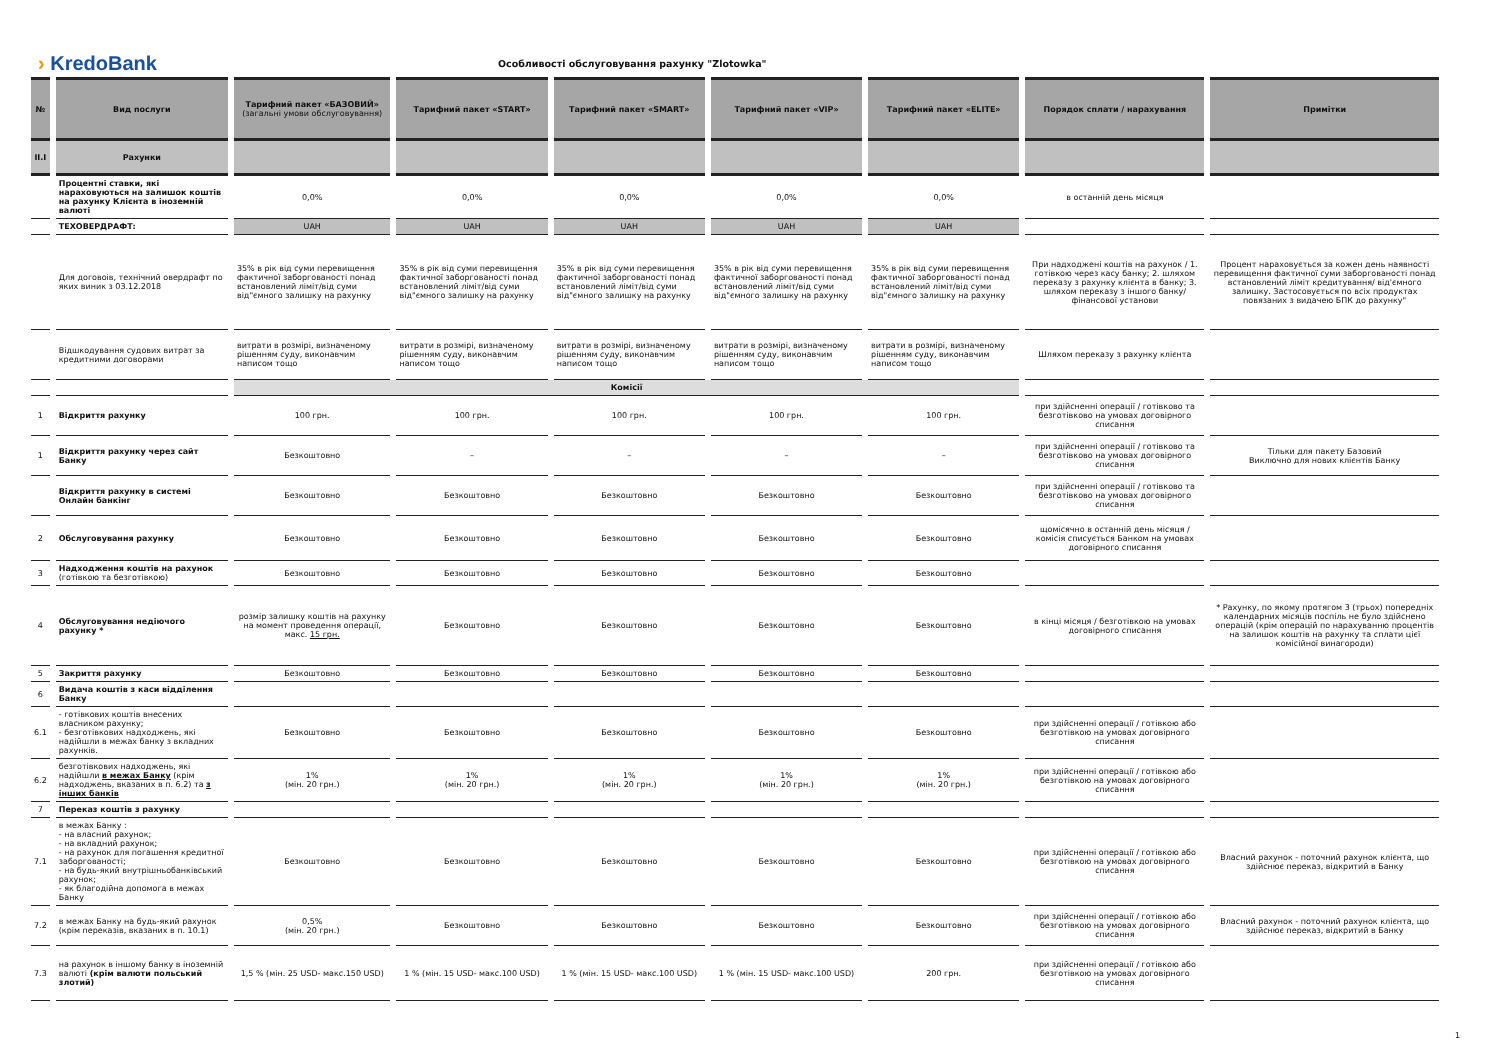› KredoBank
Особливості обслуговування рахунку "Zlotowka"
| № | Вид послуги | Тарифний пакет «БАЗОВИЙ» (загальні умови обслуговування) | Тарифний пакет «START» | Тарифний пакет «SMART» | Тарифний пакет «VIP» | Тарифний пакет «ELITE» | Порядок сплати / нарахування | Примітки |
| --- | --- | --- | --- | --- | --- | --- | --- | --- |
| II.I | Рахунки | | | | | | | |
| | Процентні ставки, які нараховуються на залишок коштів на рахунку Клієнта в іноземній валюті | 0,0% | 0,0% | 0,0% | 0,0% | 0,0% | в останній день місяця | |
| | ТЕХОВЕРДРАФТ: | UAH | UAH | UAH | UAH | UAH | | |
| | Для договоів, технічний овердрафт по яких виник з 03.12.2018 | 35% в рік від суми перевищення фактичної заборгованості понад встановлений ліміт/від суми від"ємного залишку на рахунку | 35% в рік від суми перевищення фактичної заборгованості понад встановлений ліміт/від суми від"ємного залишку на рахунку | 35% в рік від суми перевищення фактичної заборгованості понад встановлений ліміт/від суми від"ємного залишку на рахунку | 35% в рік від суми перевищення фактичної заборгованості понад встановлений ліміт/від суми від"ємного залишку на рахунку | 35% в рік від суми перевищення фактичної заборгованості понад встановлений ліміт/від суми від"ємного залишку на рахунку | При надходжені коштів на рахунок / 1. готівкою через касу банку; 2. шляхом переказу з рахунку клієнта в банку; 3. шляхом переказу з іншого банку/фінансової установи | Процент нараховується за кожен день наявності перевищення фактичної суми заборгованості понад встановлений ліміт кредитування/ від'ємного залишку. Застосовується по всіх продуктах повязаних з видачею БПК до рахунку" |
| | Відшкодування судових витрат за кредитними договорами | витрати в розмірі, визначеному рішенням суду, виконавчим написом тощо | витрати в розмірі, визначеному рішенням суду, виконавчим написом тощо | витрати в розмірі, визначеному рішенням суду, виконавчим написом тощо | витрати в розмірі, визначеному рішенням суду, виконавчим написом тощо | витрати в розмірі, визначеному рішенням суду, виконавчим написом тощо | Шляхом переказу з рахунку клієнта | |
| | | Комісії | | | | | | |
| 1 | Відкриття рахунку | 100 грн. | 100 грн. | 100 грн. | 100 грн. | 100 грн. | при здійсненні операції / готівково та безготівково на умовах договірного списання | |
| 1 | Відкриття рахунку через сайт Банку | Безкоштовно | – | – | – | – | при здійсненні операції / готівково та безготівково на умовах договірного списання | Тільки для пакету Базовий Виключно для нових клієнтів Банку |
| | Відкриття рахунку в системі Онлайн банкінг | Безкоштовно | Безкоштовно | Безкоштовно | Безкоштовно | Безкоштовно | при здійсненні операції / готівково та безготівково на умовах договірного списання | |
| 2 | Обслуговування рахунку | Безкоштовно | Безкоштовно | Безкоштовно | Безкоштовно | Безкоштовно | щомісячно в останній день місяця / комісія списується Банком на умовах договірного списання | |
| 3 | Надходження коштів на рахунок (готівкою та безготівкою) | Безкоштовно | Безкоштовно | Безкоштовно | Безкоштовно | Безкоштовно | | |
| 4 | Обслуговування недіючого рахунку * | розмір залишку коштів на рахунку на момент проведення операції, макс. 15 грн. | Безкоштовно | Безкоштовно | Безкоштовно | Безкоштовно | в кінці місяця / безготівкою на умовах договірного списання | * Рахунку, по якому протягом 3 (трьох) попередніх календарних місяців поспіль не було здійснено операцій (крім операцій по нарахуванню процентів на залишок коштів на рахунку та сплати цієї комісійної винагороди) |
| 5 | Закриття рахунку | Безкоштовно | Безкоштовно | Безкоштовно | Безкоштовно | Безкоштовно | | |
| 6 | Видача коштів з каси відділення Банку | | | | | | | |
| 6.1 | - готівкових коштів внесених власником рахунку; - безготівкових надходжень, які надійшли в межах банку з вкладних рахунків. | Безкоштовно | Безкоштовно | Безкоштовно | Безкоштовно | Безкоштовно | при здійсненні операції / готівкою або безготівкою на умовах договірного списання | |
| 6.2 | безготівкових надходжень, які надійшли в межах Банку (крім надходжень, вказаних в п. 6.2) та з інших банків | 1% (мін. 20 грн.) | 1% (мін. 20 грн.) | 1% (мін. 20 грн.) | 1% (мін. 20 грн.) | 1% (мін. 20 грн.) | при здійсненні операції / готівкою або безготівкою на умовах договірного списання | |
| 7 | Переказ коштів з рахунку | | | | | | | |
| 7.1 | в межах Банку : - на власний рахунок; - на вкладний рахунок; - на рахунок для погашення кредитної заборгованості; - на будь-який внутрішньобанківський рахунок; - як благодійна допомога в межах Банку | Безкоштовно | Безкоштовно | Безкоштовно | Безкоштовно | Безкоштовно | при здійсненні операції / готівкою або безготівкою на умовах договірного списання | Власний рахунок - поточний рахунок клієнта, що здійснює переказ, відкритий в Банку |
| 7.2 | в межах Банку на будь-який рахунок (крім переказів, вказаних в п. 10.1) | 0,5% (мін. 20 грн.) | Безкоштовно | Безкоштовно | Безкоштовно | Безкоштовно | при здійсненні операції / готівкою або безготівкою на умовах договірного списання | Власний рахунок - поточний рахунок клієнта, що здійснює переказ, відкритий в Банку |
| 7.3 | на рахунок в іншому банку в іноземній валюті (крім валюти польський злотий) | 1,5 % (мін. 25 USD- макс.150 USD) | 1 % (мін. 15 USD- макс.100 USD) | 1 % (мін. 15 USD- макс.100 USD) | 1 % (мін. 15 USD- макс.100 USD) | 200 грн. | при здійсненні операції / готівкою або безготівкою на умовах договірного списання | |
1